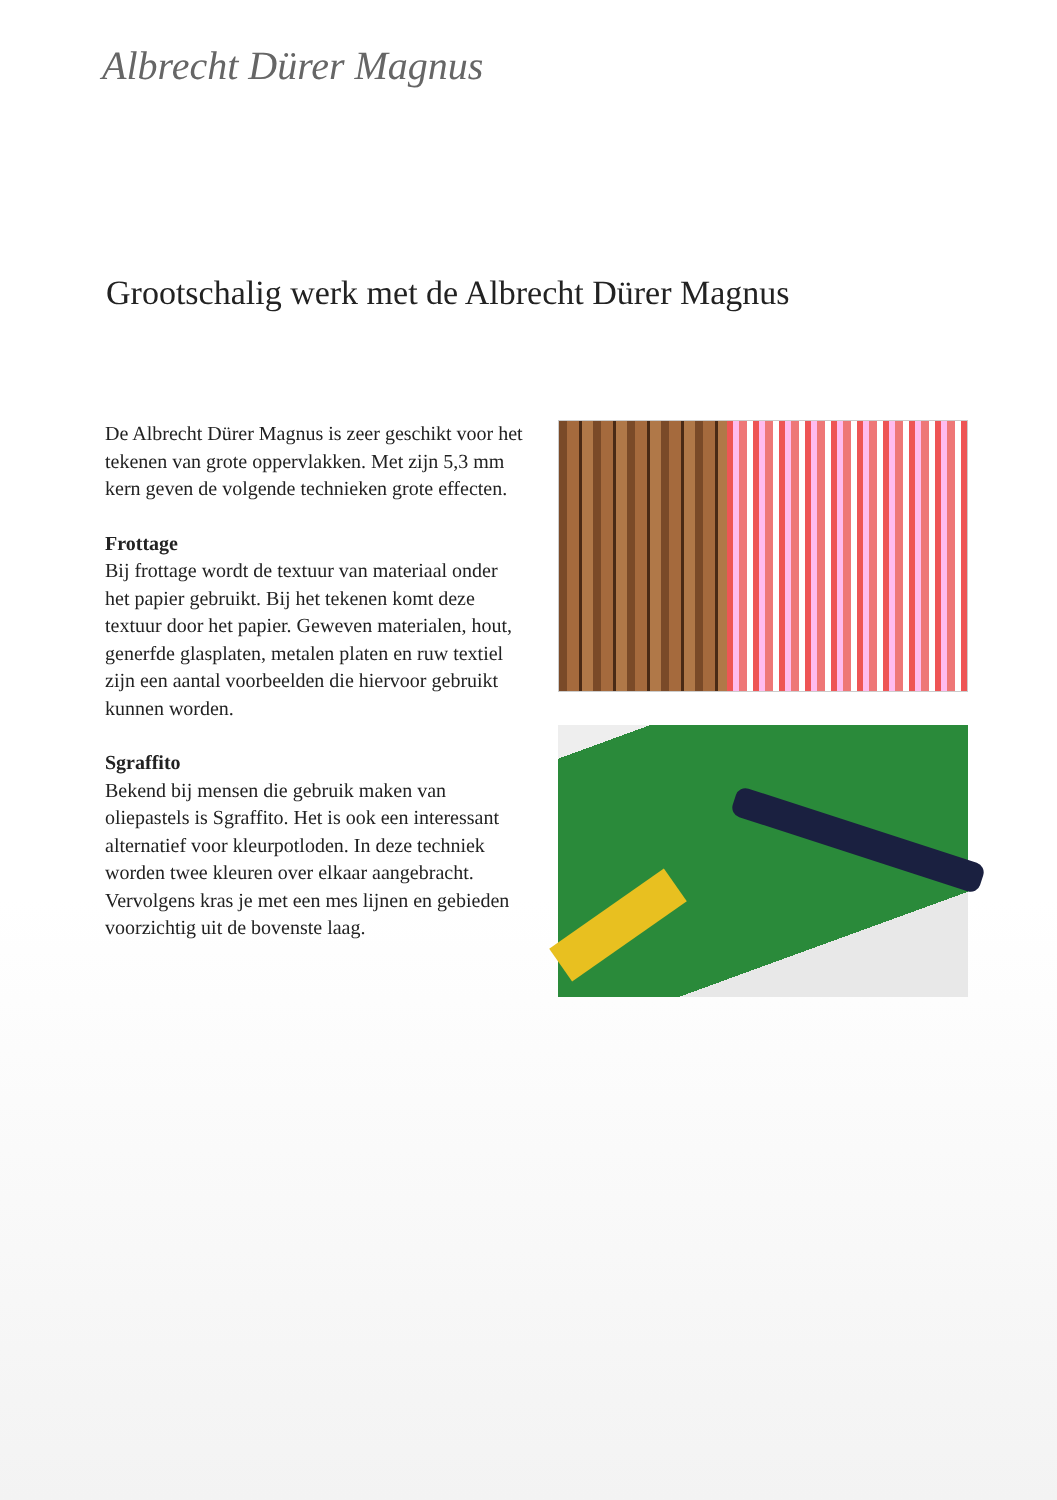Albrecht Dürer Magnus
Grootschalig werk met de Albrecht Dürer Magnus
De Albrecht Dürer Magnus is zeer geschikt voor het tekenen van grote oppervlakken. Met zijn 5,3 mm kern geven de volgende technieken grote effecten.
Frottage
Bij frottage wordt de textuur van materiaal onder het papier gebruikt. Bij het tekenen komt deze textuur door het papier. Geweven materialen, hout, generfde glasplaten, metalen platen en ruw textiel zijn een aantal voorbeelden die hiervoor gebruikt kunnen worden.
Sgraffito
Bekend bij mensen die gebruik maken van oliepastels is Sgraffito. Het is ook een interessant alternatief voor kleurpotloden. In deze techniek worden twee kleuren over elkaar aangebracht. Vervolgens kras je met een mes lijnen en gebieden voorzichtig uit de bovenste laag.